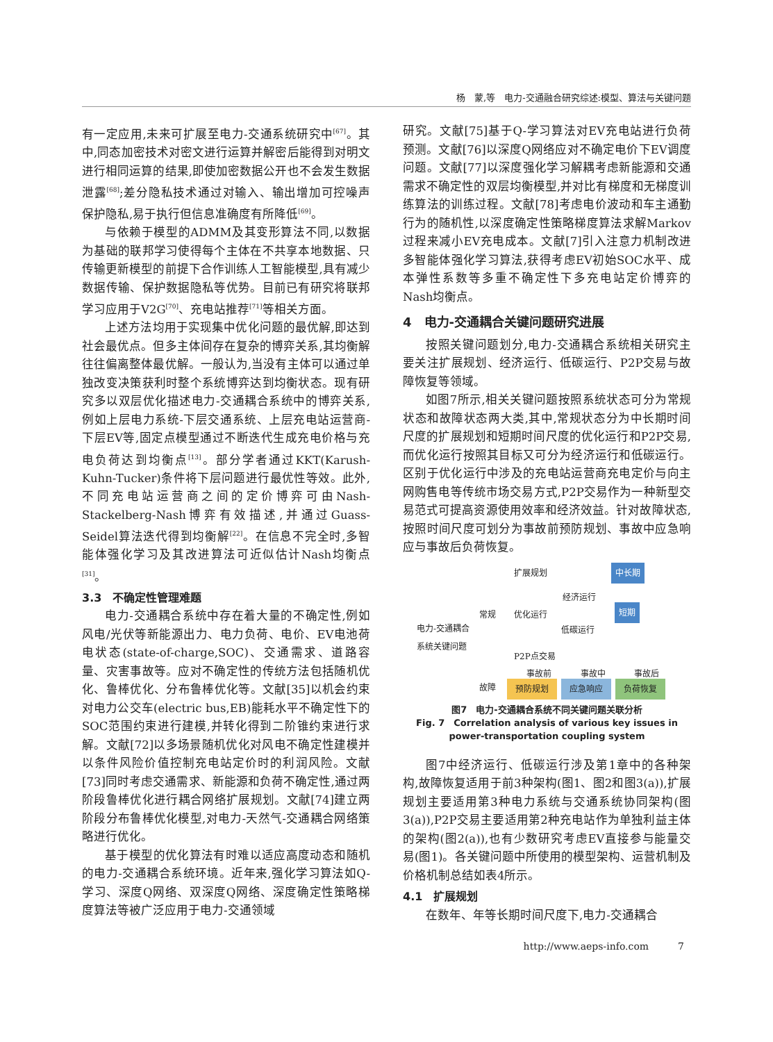杨　蒙,等　电力-交通融合研究综述:模型、算法与关键问题
有一定应用,未来可扩展至电力-交通系统研究中<sup>[67]</sup>。其中,同态加密技术对密文进行运算并解密后能得到对明文进行相同运算的结果,即使加密数据公开也不会发生数据泄露<sup>[68]</sup>;差分隐私技术通过对输入、输出增加可控噪声保护隐私,易于执行但信息准确度有所降低<sup>[69]</sup>。
与依赖于模型的ADMM及其变形算法不同,以数据为基础的联邦学习使得每个主体在不共享本地数据、只传输更新模型的前提下合作训练人工智能模型,具有减少数据传输、保护数据隐私等优势。目前已有研究将联邦学习应用于V2G<sup>[70]</sup>、充电站推荐<sup>[71]</sup>等相关方面。
上述方法均用于实现集中优化问题的最优解,即达到社会最优点。但多主体间存在复杂的博弈关系,其均衡解往往偏离整体最优解。一般认为,当没有主体可以通过单独改变决策获利时整个系统博弈达到均衡状态。现有研究多以双层优化描述电力-交通耦合系统中的博弈关系,例如上层电力系统-下层交通系统、上层充电站运营商-下层EV等,固定点模型通过不断迭代生成充电价格与充电负荷达到均衡点<sup>[13]</sup>。部分学者通过KKT(Karush-Kuhn-Tucker)条件将下层问题进行最优性等效。此外,不同充电站运营商之间的定价博弈可由Nash-Stackelberg-Nash博弈有效描述,并通过Guass-Seidel算法迭代得到均衡解<sup>[22]</sup>。在信息不完全时,多智能体强化学习及其改进算法可近似估计Nash均衡点<sup>[31]</sup>。
3.3　不确定性管理难题
电力-交通耦合系统中存在着大量的不确定性,例如风电/光伏等新能源出力、电力负荷、电价、EV电池荷电状态(state-of-charge,SOC)、交通需求、道路容量、灾害事故等。应对不确定性的传统方法包括随机优化、鲁棒优化、分布鲁棒优化等。文献[35]以机会约束对电力公交车(electric bus,EB)能耗水平不确定性下的SOC范围约束进行建模,并转化得到二阶锥约束进行求解。文献[72]以多场景随机优化对风电不确定性建模并以条件风险价值控制充电站定价时的利润风险。文献[73]同时考虑交通需求、新能源和负荷不确定性,通过两阶段鲁棒优化进行耦合网络扩展规划。文献[74]建立两阶段分布鲁棒优化模型,对电力-天然气-交通耦合网络策略进行优化。
基于模型的优化算法有时难以适应高度动态和随机的电力-交通耦合系统环境。近年来,强化学习算法如Q-学习、深度Q网络、双深度Q网络、深度确定性策略梯度算法等被广泛应用于电力-交通领域
研究。文献[75]基于Q-学习算法对EV充电站进行负荷预测。文献[76]以深度Q网络应对不确定电价下EV调度问题。文献[77]以深度强化学习解耦考虑新能源和交通需求不确定性的双层均衡模型,并对比有梯度和无梯度训练算法的训练过程。文献[78]考虑电价波动和车主通勤行为的随机性,以深度确定性策略梯度算法求解Markov过程来减小EV充电成本。文献[7]引入注意力机制改进多智能体强化学习算法,获得考虑EV初始SOC水平、成本弹性系数等多重不确定性下多充电站定价博弈的Nash均衡点。
4　电力-交通耦合关键问题研究进展
按照关键问题划分,电力-交通耦合系统相关研究主要关注扩展规划、经济运行、低碳运行、P2P交易与故障恢复等领域。
如图7所示,相关关键问题按照系统状态可分为常规状态和故障状态两大类,其中,常规状态分为中长期时间尺度的扩展规划和短期时间尺度的优化运行和P2P交易,而优化运行按照其目标又可分为经济运行和低碳运行。区别于优化运行中涉及的充电站运营商充电定价与向主网购售电等传统市场交易方式,P2P交易作为一种新型交易范式可提高资源使用效率和经济效益。针对故障状态,按照时间尺度可划分为事故前预防规划、事故中应急响应与事故后负荷恢复。
扩展规划 中长期
经济运行
常规 优化运行 短期
电力-交通耦合
系统关键问题
低碳运行
P2P点交易
事故前 事故中 事故后
故障 预防规划 应急响应 负荷恢复
图7　电力-交通耦合系统不同关键问题关联分析
Fig. 7　Correlation analysis of various key issues in
power-transportation coupling system
图7中经济运行、低碳运行涉及第1章中的各种架构,故障恢复适用于前3种架构(图1、图2和图3(a)),扩展规划主要适用第3种电力系统与交通系统协同架构(图3(a)),P2P交易主要适用第2种充电站作为单独利益主体的架构(图2(a)),也有少数研究考虑EV直接参与能量交易(图1)。各关键问题中所使用的模型架构、运营机制及价格机制总结如表4所示。
4.1　扩展规划
在数年、年等长期时间尺度下,电力-交通耦合
http://www.aeps-info.com　　　7